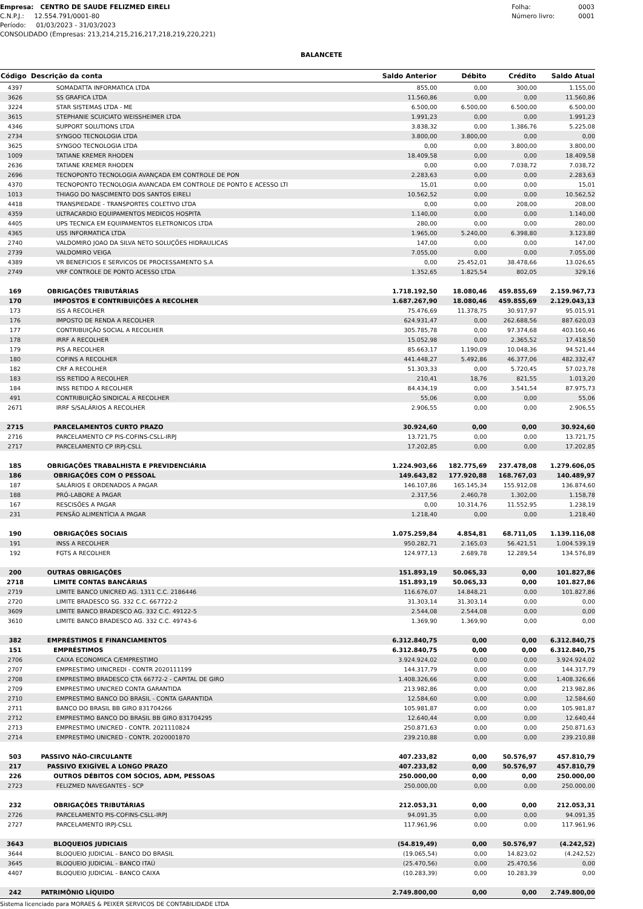Empresa: CENTRO DE SAUDE FELIZMED EIRELI
C.N.P.J.: 12.554.791/0001-80
Período: 01/03/2023 - 31/03/2023
CONSOLIDADO (Empresas: 213,214,215,216,217,218,219,220,221)
Folha: 0003
Número livro: 0001
BALANCETE
| Código | Descrição da conta | Saldo Anterior | Débito | Crédito | Saldo Atual |
| --- | --- | --- | --- | --- | --- |
| 4397 | SOMADATTA INFORMATICA LTDA | 855,00 | 0,00 | 300,00 | 1.155,00 |
| 3626 | SS GRAFICA LTDA | 11.560,86 | 0,00 | 0,00 | 11.560,86 |
| 3224 | STAR SISTEMAS LTDA - ME | 6.500,00 | 6.500,00 | 6.500,00 | 6.500,00 |
| 3615 | STEPHANIE SCUICIATO WEISSHEIMER LTDA | 1.991,23 | 0,00 | 0,00 | 1.991,23 |
| 4346 | SUPPORT SOLUTIONS LTDA | 3.838,32 | 0,00 | 1.386,76 | 5.225,08 |
| 2734 | SYNGOO TECNOLOGIA LTDA | 3.800,00 | 3.800,00 | 0,00 | 0,00 |
| 3625 | SYNGOO TECNOLOGIA LTDA | 0,00 | 0,00 | 3.800,00 | 3.800,00 |
| 1009 | TATIANE KREMER RHODEN | 18.409,58 | 0,00 | 0,00 | 18.409,58 |
| 2636 | TATIANE KREMER RHODEN | 0,00 | 0,00 | 7.038,72 | 7.038,72 |
| 2696 | TECNOPONTO TECNOLOGIA AVANÇADA EM CONTROLE DE PON | 2.283,63 | 0,00 | 0,00 | 2.283,63 |
| 4370 | TECNOPONTO TECNOLOGIA AVANCADA EM CONTROLE DE PONTO E ACESSO LTI | 15,01 | 0,00 | 0,00 | 15,01 |
| 1013 | THIAGO DO NASCIMENTO DOS SANTOS EIRELI | 10.562,52 | 0,00 | 0,00 | 10.562,52 |
| 4418 | TRANSPIEDADE - TRANSPORTES COLETIVO LTDA | 0,00 | 0,00 | 208,00 | 208,00 |
| 4359 | ULTRACARDIO EQUIPAMENTOS MEDICOS HOSPITA | 1.140,00 | 0,00 | 0,00 | 1.140,00 |
| 4405 | UPS TECNICA EM EQUIPAMENTOS ELETRONICOS LTDA | 280,00 | 0,00 | 0,00 | 280,00 |
| 4365 | US5 INFORMATICA LTDA | 1.965,00 | 5.240,00 | 6.398,80 | 3.123,80 |
| 2740 | VALDOMIRO JOAO DA SILVA NETO SOLUÇÕES HIDRAULICAS | 147,00 | 0,00 | 0,00 | 147,00 |
| 2739 | VALDOMIRO VEIGA | 7.055,00 | 0,00 | 0,00 | 7.055,00 |
| 4389 | VR BENEFICIOS E SERVICOS DE PROCESSAMENTO S.A | 0,00 | 25.452,01 | 38.478,66 | 13.026,65 |
| 2749 | VRF CONTROLE DE PONTO ACESSO LTDA | 1.352,65 | 1.825,54 | 802,05 | 329,16 |
| 169 | OBRIGAÇÕES TRIBUTÁRIAS | 1.718.192,50 | 18.080,46 | 459.855,69 | 2.159.967,73 |
| 170 | IMPOSTOS E CONTRIBUIÇÕES A RECOLHER | 1.687.267,90 | 18.080,46 | 459.855,69 | 2.129.043,13 |
| 173 | ISS A RECOLHER | 75.476,69 | 11.378,75 | 30.917,97 | 95.015,91 |
| 176 | IMPOSTO DE RENDA A RECOLHER | 624.931,47 | 0,00 | 262.688,56 | 887.620,03 |
| 177 | CONTRIBUIÇÃO SOCIAL A RECOLHER | 305.785,78 | 0,00 | 97.374,68 | 403.160,46 |
| 178 | IRRF A RECOLHER | 15.052,98 | 0,00 | 2.365,52 | 17.418,50 |
| 179 | PIS A RECOLHER | 85.663,17 | 1.190,09 | 10.048,36 | 94.521,44 |
| 180 | COFINS A RECOLHER | 441.448,27 | 5.492,86 | 46.377,06 | 482.332,47 |
| 182 | CRF A RECOLHER | 51.303,33 | 0,00 | 5.720,45 | 57.023,78 |
| 183 | ISS RETIDO A RECOLHER | 210,41 | 18,76 | 821,55 | 1.013,20 |
| 184 | INSS RETIDO A RECOLHER | 84.434,19 | 0,00 | 3.541,54 | 87.975,73 |
| 491 | CONTRIBUIÇÃO SINDICAL A RECOLHER | 55,06 | 0,00 | 0,00 | 55,06 |
| 2671 | IRRF S/SALÁRIOS A RECOLHER | 2.906,55 | 0,00 | 0,00 | 2.906,55 |
| 2715 | PARCELAMENTOS CURTO PRAZO | 30.924,60 | 0,00 | 0,00 | 30.924,60 |
| 2716 | PARCELAMENTO CP PIS-COFINS-CSLL-IRPJ | 13.721,75 | 0,00 | 0,00 | 13.721,75 |
| 2717 | PARCELAMENTO CP IRPJ-CSLL | 17.202,85 | 0,00 | 0,00 | 17.202,85 |
| 185 | OBRIGAÇÕES TRABALHISTA E PREVIDENCIÁRIA | 1.224.903,66 | 182.775,69 | 237.478,08 | 1.279.606,05 |
| 186 | OBRIGAÇÕES COM O PESSOAL | 149.643,82 | 177.920,88 | 168.767,03 | 140.489,97 |
| 187 | SALÁRIOS E ORDENADOS A PAGAR | 146.107,86 | 165.145,34 | 155.912,08 | 136.874,60 |
| 188 | PRÓ-LABORE A PAGAR | 2.317,56 | 2.460,78 | 1.302,00 | 1.158,78 |
| 167 | RESCISÕES A PAGAR | 0,00 | 10.314,76 | 11.552,95 | 1.238,19 |
| 231 | PENSÃO ALIMENTÍCIA A PAGAR | 1.218,40 | 0,00 | 0,00 | 1.218,40 |
| 190 | OBRIGAÇÕES SOCIAIS | 1.075.259,84 | 4.854,81 | 68.711,05 | 1.139.116,08 |
| 191 | INSS A RECOLHER | 950.282,71 | 2.165,03 | 56.421,51 | 1.004.539,19 |
| 192 | FGTS A RECOLHER | 124.977,13 | 2.689,78 | 12.289,54 | 134.576,89 |
| 200 | OUTRAS OBRIGAÇÕES | 151.893,19 | 50.065,33 | 0,00 | 101.827,86 |
| 2718 | LIMITE CONTAS BANCÁRIAS | 151.893,19 | 50.065,33 | 0,00 | 101.827,86 |
| 2719 | LIMITE BANCO UNICRED AG. 1311 C.C. 2186446 | 116.676,07 | 14.848,21 | 0,00 | 101.827,86 |
| 2720 | LIMITE BRADESCO SG. 332 C.C. 667722-2 | 31.303,14 | 31.303,14 | 0,00 | 0,00 |
| 3609 | LIMITE BANCO BRADESCO AG. 332 C.C. 49122-5 | 2.544,08 | 2.544,08 | 0,00 | 0,00 |
| 3610 | LIMITE BANCO BRADESCO AG. 332 C.C. 49743-6 | 1.369,90 | 1.369,90 | 0,00 | 0,00 |
| 382 | EMPRÉSTIMOS E FINANCIAMENTOS | 6.312.840,75 | 0,00 | 0,00 | 6.312.840,75 |
| 151 | EMPRÉSTIMOS | 6.312.840,75 | 0,00 | 0,00 | 6.312.840,75 |
| 2706 | CAIXA ECONOMICA C/EMPRESTIMO | 3.924.924,02 | 0,00 | 0,00 | 3.924.924,02 |
| 2707 | EMPRESTIMO UINICREDI - CONTR 2020111199 | 144.317,79 | 0,00 | 0,00 | 144.317,79 |
| 2708 | EMPRESTIMO BRADESCO CTA 66772-2 - CAPITAL DE GIRO | 1.408.326,66 | 0,00 | 0,00 | 1.408.326,66 |
| 2709 | EMPRESTIMO UNICRED CONTA GARANTIDA | 213.982,86 | 0,00 | 0,00 | 213.982,86 |
| 2710 | EMPRESTIMO BANCO DO BRASIL - CONTA GARANTIDA | 12.584,60 | 0,00 | 0,00 | 12.584,60 |
| 2711 | BANCO DO BRASIL BB GIRO 831704266 | 105.981,87 | 0,00 | 0,00 | 105.981,87 |
| 2712 | EMPRESTIMO BANCO DO BRASIL BB GIRO 831704295 | 12.640,44 | 0,00 | 0,00 | 12.640,44 |
| 2713 | EMPRESTIMO UNICRED - CONTR. 2021110824 | 250.871,63 | 0,00 | 0,00 | 250.871,63 |
| 2714 | EMPRESTIMO UNICRED - CONTR. 2020001870 | 239.210,88 | 0,00 | 0,00 | 239.210,88 |
| 503 | PASSIVO NÃO-CIRCULANTE | 407.233,82 | 0,00 | 50.576,97 | 457.810,79 |
| 217 | PASSIVO EXIGÍVEL A LONGO PRAZO | 407.233,82 | 0,00 | 50.576,97 | 457.810,79 |
| 226 | OUTROS DÉBITOS COM SÓCIOS, ADM, PESSOAS | 250.000,00 | 0,00 | 0,00 | 250.000,00 |
| 2723 | FELIZMED NAVEGANTES - SCP | 250.000,00 | 0,00 | 0,00 | 250.000,00 |
| 232 | OBRIGAÇÕES TRIBUTÁRIAS | 212.053,31 | 0,00 | 0,00 | 212.053,31 |
| 2726 | PARCELAMENTO PIS-COFINS-CSLL-IRPJ | 94.091,35 | 0,00 | 0,00 | 94.091,35 |
| 2727 | PARCELAMENTO IRPJ-CSLL | 117.961,96 | 0,00 | 0,00 | 117.961,96 |
| 3643 | BLOQUEIOS JUDICIAIS | (54.819,49) | 0,00 | 50.576,97 | (4.242,52) |
| 3644 | BLOQUEIO JUDICIAL - BANCO DO BRASIL | (19.065,54) | 0,00 | 14.823,02 | (4.242,52) |
| 3645 | BLOQUEIO JUDICIAL - BANCO ITAÚ | (25.470,56) | 0,00 | 25.470,56 | 0,00 |
| 4407 | BLOQUEIO JUDICIAL - BANCO CAIXA | (10.283,39) | 0,00 | 10.283,39 | 0,00 |
| 242 | PATRIMÔNIO LÍQUIDO | 2.749.800,00 | 0,00 | 0,00 | 2.749.800,00 |
Sistema licenciado para MORAES & PEIXER SERVICOS DE CONTABILIDADE LTDA